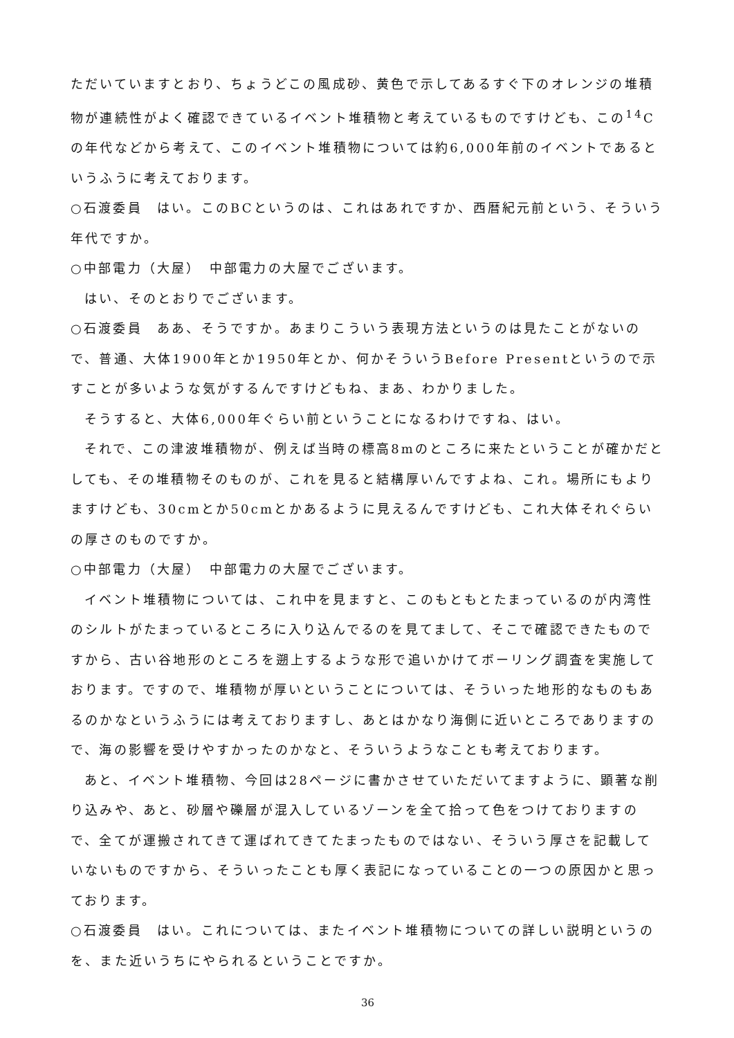ただいていますとおり、ちょうどこの風成砂、黄色で示してあるすぐ下のオレンジの堆積物が連続性がよく確認できているイベント堆積物と考えているものですけども、この<sup>14</sup>Cの年代などから考えて、このイベント堆積物については約6,000年前のイベントであるというふうに考えております。
○石渡委員　はい。このBCというのは、これはあれですか、西暦紀元前という、そういう年代ですか。
○中部電力（大屋）　中部電力の大屋でございます。
はい、そのとおりでございます。
○石渡委員　ああ、そうですか。あまりこういう表現方法というのは見たことがないので、普通、大体1900年とか1950年とか、何かそういうBefore Presentというので示すことが多いような気がするんですけどもね、まあ、わかりました。
そうすると、大体6,000年ぐらい前ということになるわけですね、はい。
それで、この津波堆積物が、例えば当時の標高8mのところに来たということが確かだとしても、その堆積物そのものが、これを見ると結構厚いんですよね、これ。場所にもよりますけども、30cmとか50cmとかあるように見えるんですけども、これ大体それぐらいの厚さのものですか。
○中部電力（大屋）　中部電力の大屋でございます。
イベント堆積物については、これ中を見ますと、このもともとたまっているのが内湾性のシルトがたまっているところに入り込んでるのを見てまして、そこで確認できたものですから、古い谷地形のところを遡上するような形で追いかけてボーリング調査を実施しております。ですので、堆積物が厚いということについては、そういった地形的なものもあるのかなというふうには考えておりますし、あとはかなり海側に近いところでありますので、海の影響を受けやすかったのかなと、そういうようなことも考えております。
あと、イベント堆積物、今回は28ページに書かさせていただいてますように、顕著な削り込みや、あと、砂層や礫層が混入しているゾーンを全て拾って色をつけておりますので、全てが運搬されてきて運ばれてきてたまったものではない、そういう厚さを記載していないものですから、そういったことも厚く表記になっていることの一つの原因かと思っております。
○石渡委員　はい。これについては、またイベント堆積物についての詳しい説明というのを、また近いうちにやられるということですか。
36